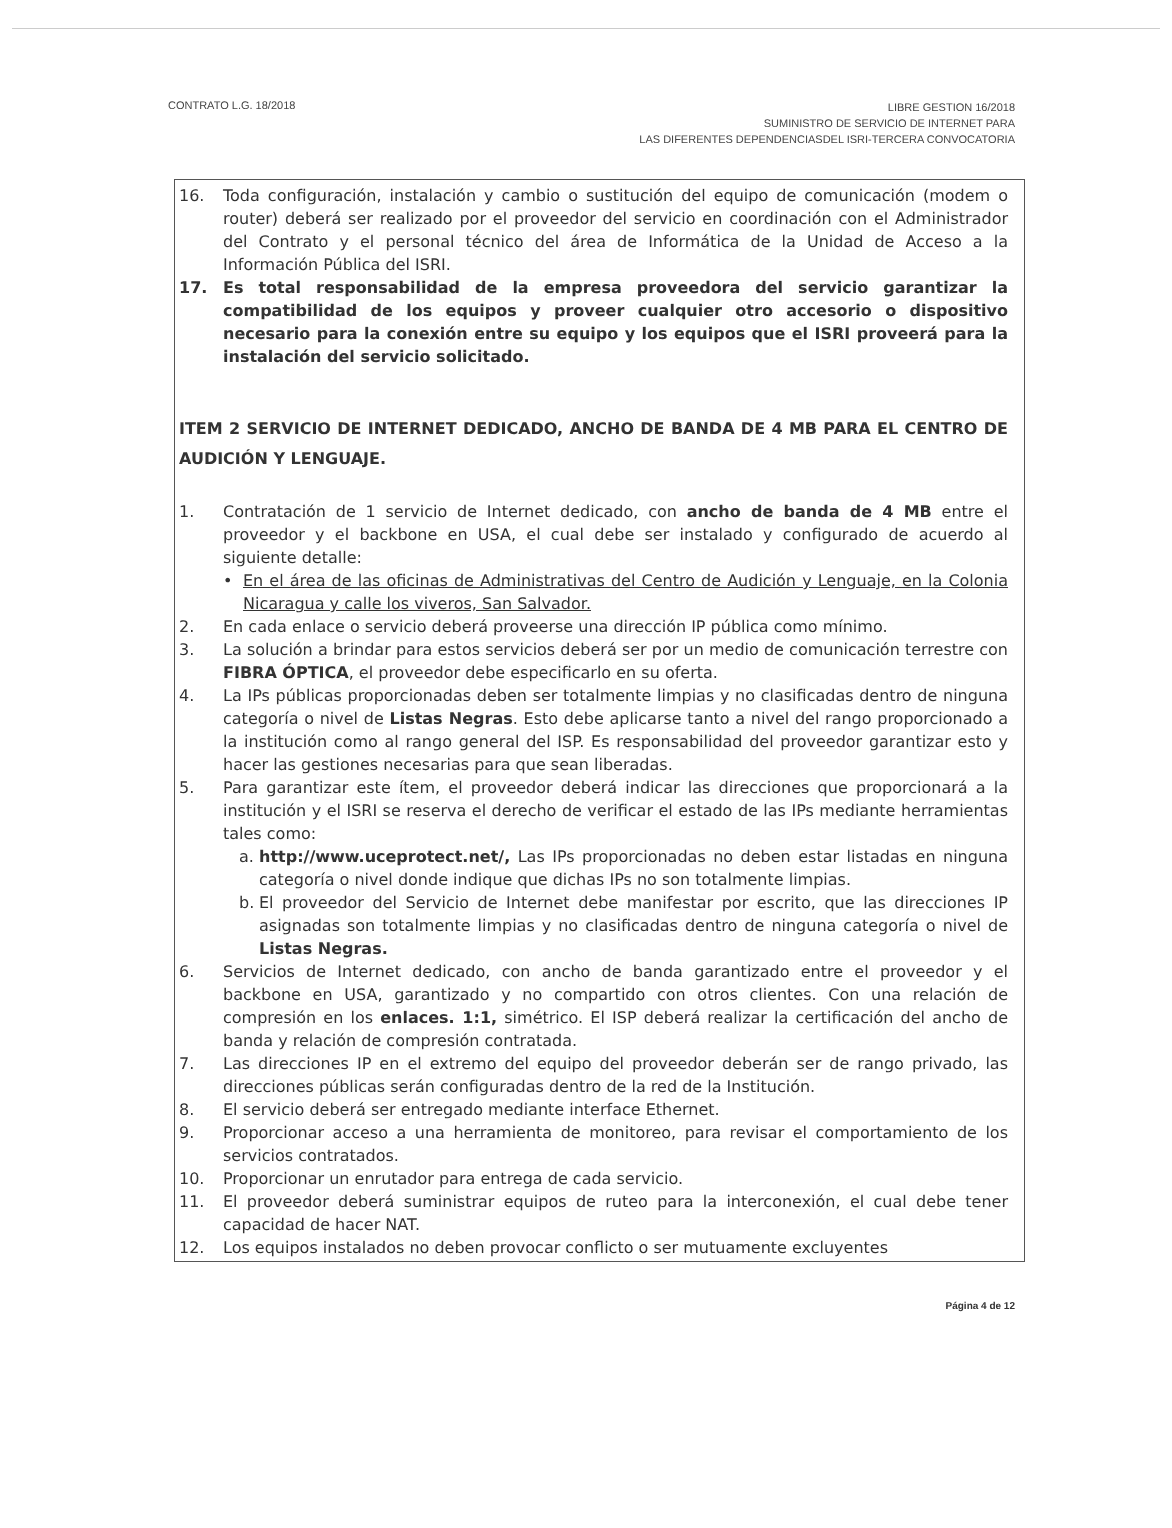CONTRATO L.G. 18/2018
LIBRE GESTION 16/2018
SUMINISTRO DE SERVICIO DE INTERNET PARA
LAS DIFERENTES DEPENDENCIASDEL ISRI-TERCERA CONVOCATORIA
16. Toda configuración, instalación y cambio o sustitución del equipo de comunicación (modem o router) deberá ser realizado por el proveedor del servicio en coordinación con el Administrador del Contrato y el personal técnico del área de Informática de la Unidad de Acceso a la Información Pública del ISRI.
17. Es total responsabilidad de la empresa proveedora del servicio garantizar la compatibilidad de los equipos y proveer cualquier otro accesorio o dispositivo necesario para la conexión entre su equipo y los equipos que el ISRI proveerá para la instalación del servicio solicitado.
ITEM 2 SERVICIO DE INTERNET DEDICADO, ANCHO DE BANDA DE 4 MB PARA EL CENTRO DE AUDICIÓN Y LENGUAJE.
1. Contratación de 1 servicio de Internet dedicado, con ancho de banda de 4 MB entre el proveedor y el backbone en USA, el cual debe ser instalado y configurado de acuerdo al siguiente detalle:
• En el área de las oficinas de Administrativas del Centro de Audición y Lenguaje, en la Colonia Nicaragua y calle los viveros, San Salvador.
2. En cada enlace o servicio deberá proveerse una dirección IP pública como mínimo.
3. La solución a brindar para estos servicios deberá ser por un medio de comunicación terrestre con FIBRA ÓPTICA, el proveedor debe especificarlo en su oferta.
4. La IPs públicas proporcionadas deben ser totalmente limpias y no clasificadas dentro de ninguna categoría o nivel de Listas Negras. Esto debe aplicarse tanto a nivel del rango proporcionado a la institución como al rango general del ISP. Es responsabilidad del proveedor garantizar esto y hacer las gestiones necesarias para que sean liberadas.
5. Para garantizar este ítem, el proveedor deberá indicar las direcciones que proporcionará a la institución y el ISRI se reserva el derecho de verificar el estado de las IPs mediante herramientas tales como:
a. http://www.uceprotect.net/, Las IPs proporcionadas no deben estar listadas en ninguna categoría o nivel donde indique que dichas IPs no son totalmente limpias.
b. El proveedor del Servicio de Internet debe manifestar por escrito, que las direcciones IP asignadas son totalmente limpias y no clasificadas dentro de ninguna categoría o nivel de Listas Negras.
6. Servicios de Internet dedicado, con ancho de banda garantizado entre el proveedor y el backbone en USA, garantizado y no compartido con otros clientes. Con una relación de compresión en los enlaces. 1:1, simétrico. El ISP deberá realizar la certificación del ancho de banda y relación de compresión contratada.
7. Las direcciones IP en el extremo del equipo del proveedor deberán ser de rango privado, las direcciones públicas serán configuradas dentro de la red de la Institución.
8. El servicio deberá ser entregado mediante interface Ethernet.
9. Proporcionar acceso a una herramienta de monitoreo, para revisar el comportamiento de los servicios contratados.
10. Proporcionar un enrutador para entrega de cada servicio.
11. El proveedor deberá suministrar equipos de ruteo para la interconexión, el cual debe tener capacidad de hacer NAT.
12. Los equipos instalados no deben provocar conflicto o ser mutuamente excluyentes
Página 4 de 12